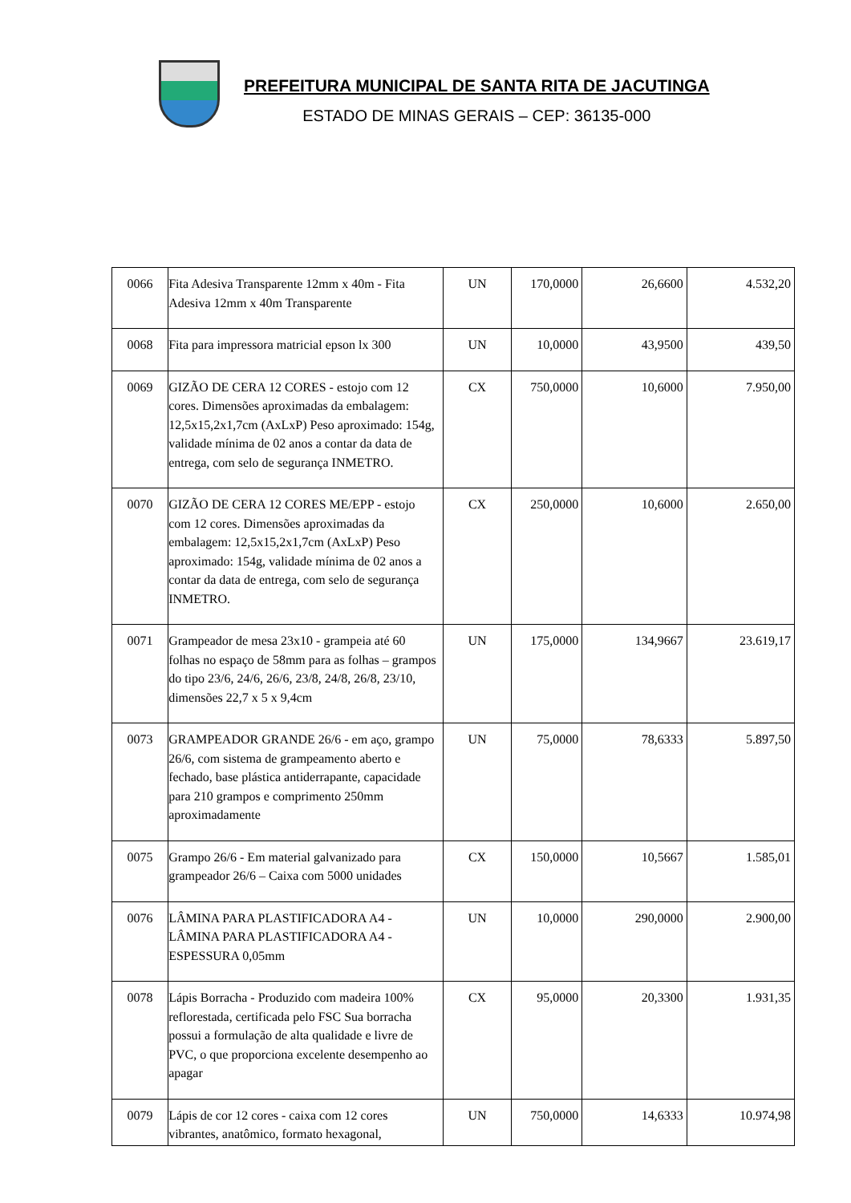PREFEITURA MUNICIPAL DE SANTA RITA DE JACUTINGA
ESTADO DE MINAS GERAIS – CEP: 36135-000
| 0066 | Fita Adesiva Transparente 12mm x 40m - Fita Adesiva 12mm x 40m Transparente | UN | 170,0000 | 26,6600 | 4.532,20 |
| 0068 | Fita para impressora matricial epson lx 300 | UN | 10,0000 | 43,9500 | 439,50 |
| 0069 | GIZÃO DE CERA 12 CORES - estojo com 12 cores. Dimensões aproximadas da embalagem: 12,5x15,2x1,7cm (AxLxP) Peso aproximado: 154g, validade mínima de 02 anos a contar da data de entrega, com selo de segurança INMETRO. | CX | 750,0000 | 10,6000 | 7.950,00 |
| 0070 | GIZÃO DE CERA 12 CORES ME/EPP - estojo com 12 cores. Dimensões aproximadas da embalagem: 12,5x15,2x1,7cm (AxLxP) Peso aproximado: 154g, validade mínima de 02 anos a contar da data de entrega, com selo de segurança INMETRO. | CX | 250,0000 | 10,6000 | 2.650,00 |
| 0071 | Grampeador de mesa 23x10 - grampeia até 60 folhas no espaço de 58mm para as folhas – grampos do tipo 23/6, 24/6, 26/6, 23/8, 24/8, 26/8, 23/10, dimensões 22,7 x 5 x 9,4cm | UN | 175,0000 | 134,9667 | 23.619,17 |
| 0073 | GRAMPEADOR GRANDE 26/6 - em aço, grampo 26/6, com sistema de grampeamento aberto e fechado, base plástica antiderrapante, capacidade para 210 grampos e comprimento 250mm aproximadamente | UN | 75,0000 | 78,6333 | 5.897,50 |
| 0075 | Grampo 26/6 - Em material galvanizado para grampeador 26/6 – Caixa com 5000 unidades | CX | 150,0000 | 10,5667 | 1.585,01 |
| 0076 | LÂMINA PARA PLASTIFICADORA A4 - LÂMINA PARA PLASTIFICADORA A4 - ESPESSURA 0,05mm | UN | 10,0000 | 290,0000 | 2.900,00 |
| 0078 | Lápis Borracha - Produzido com madeira 100% reflorestada, certificada pelo FSC Sua borracha possui a formulação de alta qualidade e livre de PVC, o que proporciona excelente desempenho ao apagar | CX | 95,0000 | 20,3300 | 1.931,35 |
| 0079 | Lápis de cor 12 cores - caixa com 12 cores vibrantes, anatômico, formato hexagonal, | UN | 750,0000 | 14,6333 | 10.974,98 |